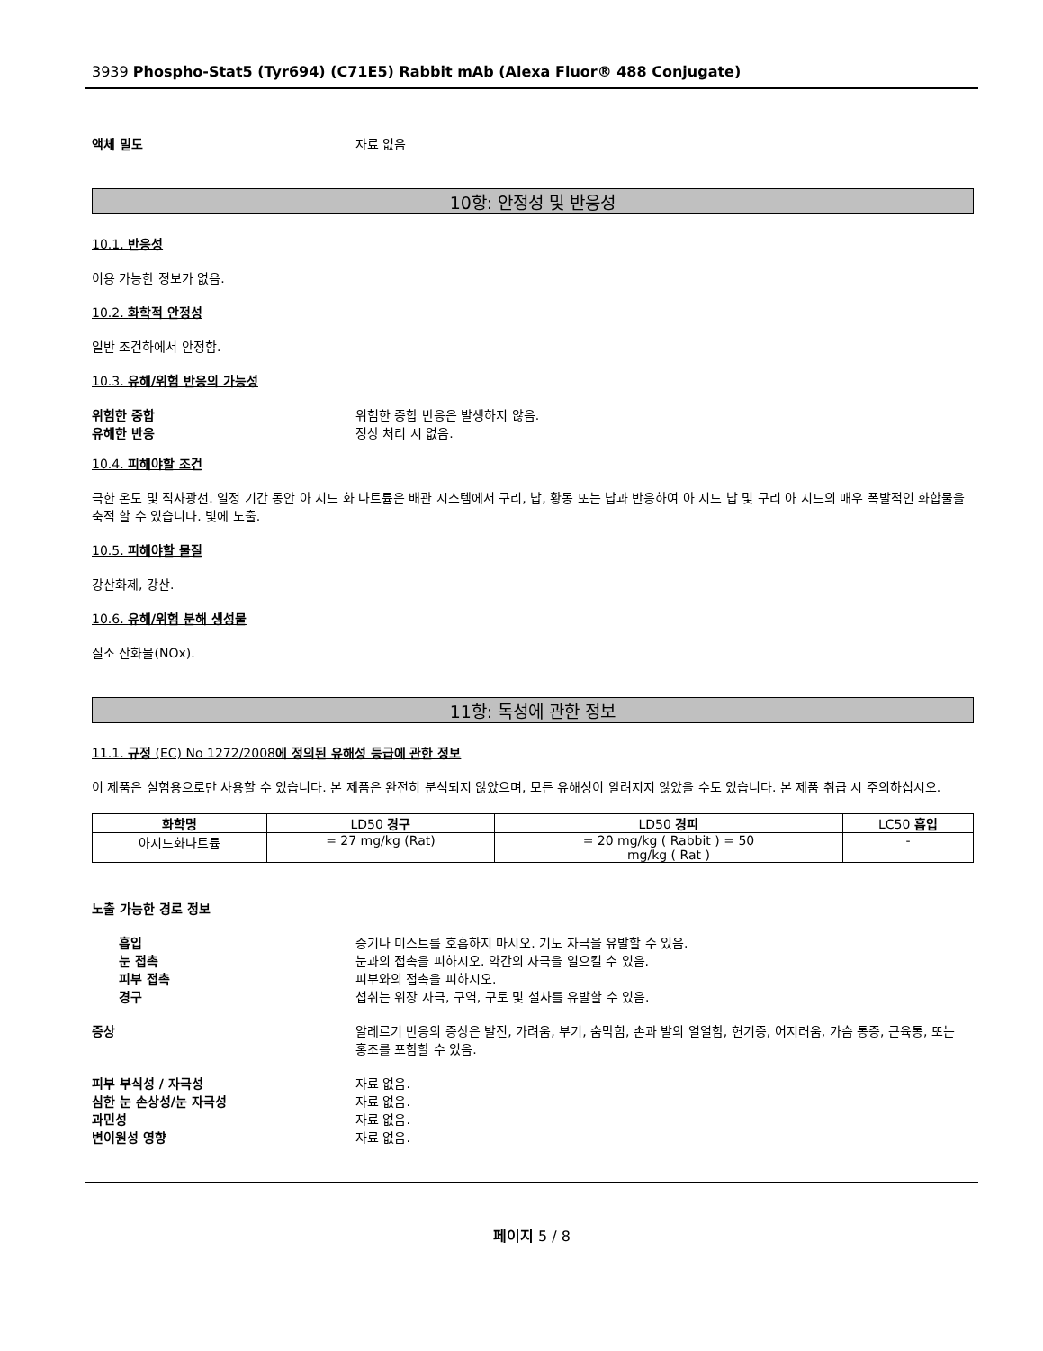3939 Phospho-Stat5 (Tyr694) (C71E5) Rabbit mAb (Alexa Fluor® 488 Conjugate)
액체 밀도 자료 없음
10항: 안정성 및 반응성
10.1. 반응성
이용 가능한 정보가 없음.
10.2. 화학적 안정성
일반 조건하에서 안정함.
10.3. 유해/위험 반응의 가능성
위험한 중합 위험한 중합 반응은 발생하지 않음.
유해한 반응 정상 처리 시 없음.
10.4. 피해야할 조건
극한 온도 및 직사광선. 일정 기간 동안 아 지드 화 나트륨은 배관 시스템에서 구리, 납, 황동 또는 납과 반응하여 아 지드 납 및 구리 아 지드의 매우 폭발적인 화합물을 축적 할 수 있습니다. 빛에 노출.
10.5. 피해야할 물질
강산화제, 강산.
10.6. 유해/위험 분해 생성물
질소 산화물(NOx).
11항: 독성에 관한 정보
11.1. 규정 (EC) No 1272/2008에 정의된 유해성 등급에 관한 정보
이 제품은 실험용으로만 사용할 수 있습니다. 본 제품은 완전히 분석되지 않았으며, 모든 유해성이 알려지지 않았을 수도 있습니다. 본 제품 취급 시 주의하십시오.
| 화학명 | LD50 경구 | LD50 경피 | LC50 흡입 |
| --- | --- | --- | --- |
| 아지드화나트륨 | = 27 mg/kg (Rat) | = 20 mg/kg ( Rabbit ) = 50 mg/kg ( Rat ) | - |
노출 가능한 경로 정보
흡입 증기나 미스트를 호흡하지 마시오. 기도 자극을 유발할 수 있음.
눈 접촉 눈과의 접촉을 피하시오. 약간의 자극을 일으킬 수 있음.
피부 접촉 피부와의 접촉을 피하시오.
경구 섭취는 위장 자극, 구역, 구토 및 설사를 유발할 수 있음.
증상 알레르기 반응의 증상은 발진, 가려움, 부기, 숨막힘, 손과 발의 얼얼함, 현기증, 어지러움, 가슴 통증, 근육통, 또는 홍조를 포함할 수 있음.
피부 부식성 / 자극성 자료 없음.
심한 눈 손상성/눈 자극성 자료 없음.
과민성 자료 없음.
변이원성 영향 자료 없음.
페이지 5 / 8